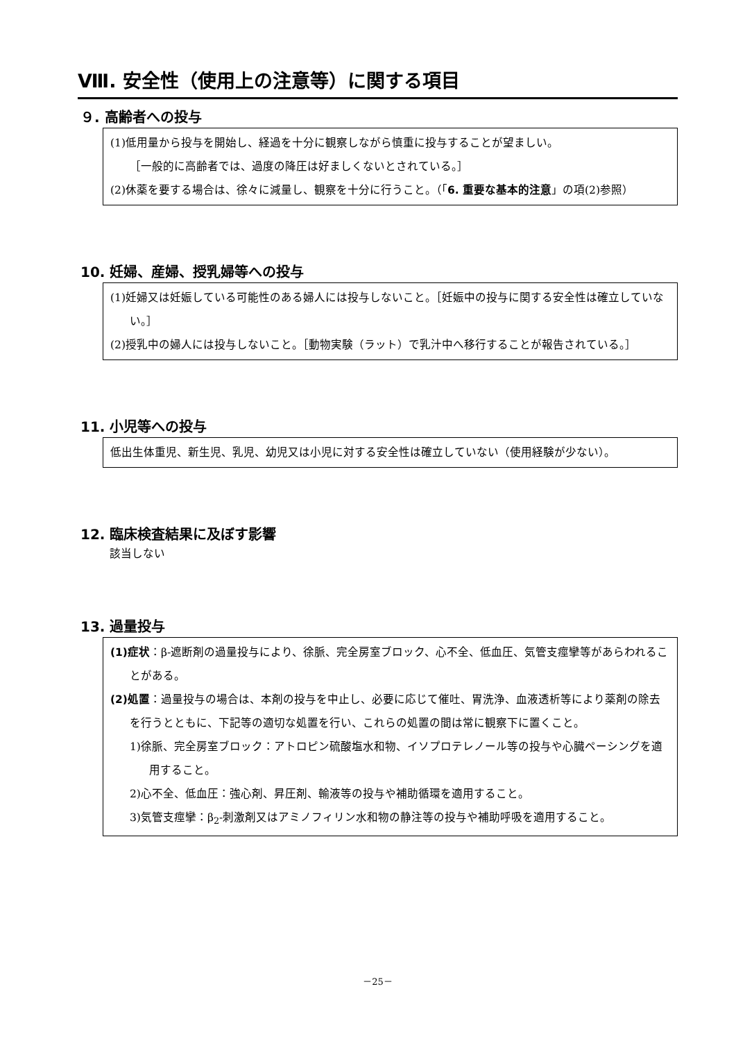Ⅷ. 安全性（使用上の注意等）に関する項目
９. 高齢者への投与
(1)低用量から投与を開始し、経過を十分に観察しながら慎重に投与することが望ましい。
［一般的に高齢者では、過度の降圧は好ましくないとされている。］
(2)休薬を要する場合は、徐々に減量し、観察を十分に行うこと。（「6. 重要な基本的注意」の項(2)参照）
10. 妊婦、産婦、授乳婦等への投与
(1)妊婦又は妊娠している可能性のある婦人には投与しないこと。［妊娠中の投与に関する安全性は確立していない。］
(2)授乳中の婦人には投与しないこと。［動物実験（ラット）で乳汁中へ移行することが報告されている。］
11. 小児等への投与
低出生体重児、新生児、乳児、幼児又は小児に対する安全性は確立していない（使用経験が少ない）。
12. 臨床検査結果に及ぼす影響
該当しない
13. 過量投与
(1)症状：β-遮断剤の過量投与により、徐脈、完全房室ブロック、心不全、低血圧、気管支痙攣等があらわれることがある。
(2)処置：過量投与の場合は、本剤の投与を中止し、必要に応じて催吐、胃洗浄、血液透析等により薬剤の除去を行うとともに、下記等の適切な処置を行い、これらの処置の間は常に観察下に置くこと。
1)徐脈、完全房室ブロック：アトロピン硫酸塩水和物、イソプロテレノール等の投与や心臓ペーシングを適用すること。
2)心不全、低血圧：強心剤、昇圧剤、輸液等の投与や補助循環を適用すること。
3)気管支痙攣：β<sub>2</sub>-刺激剤又はアミノフィリン水和物の静注等の投与や補助呼吸を適用すること。
－25－